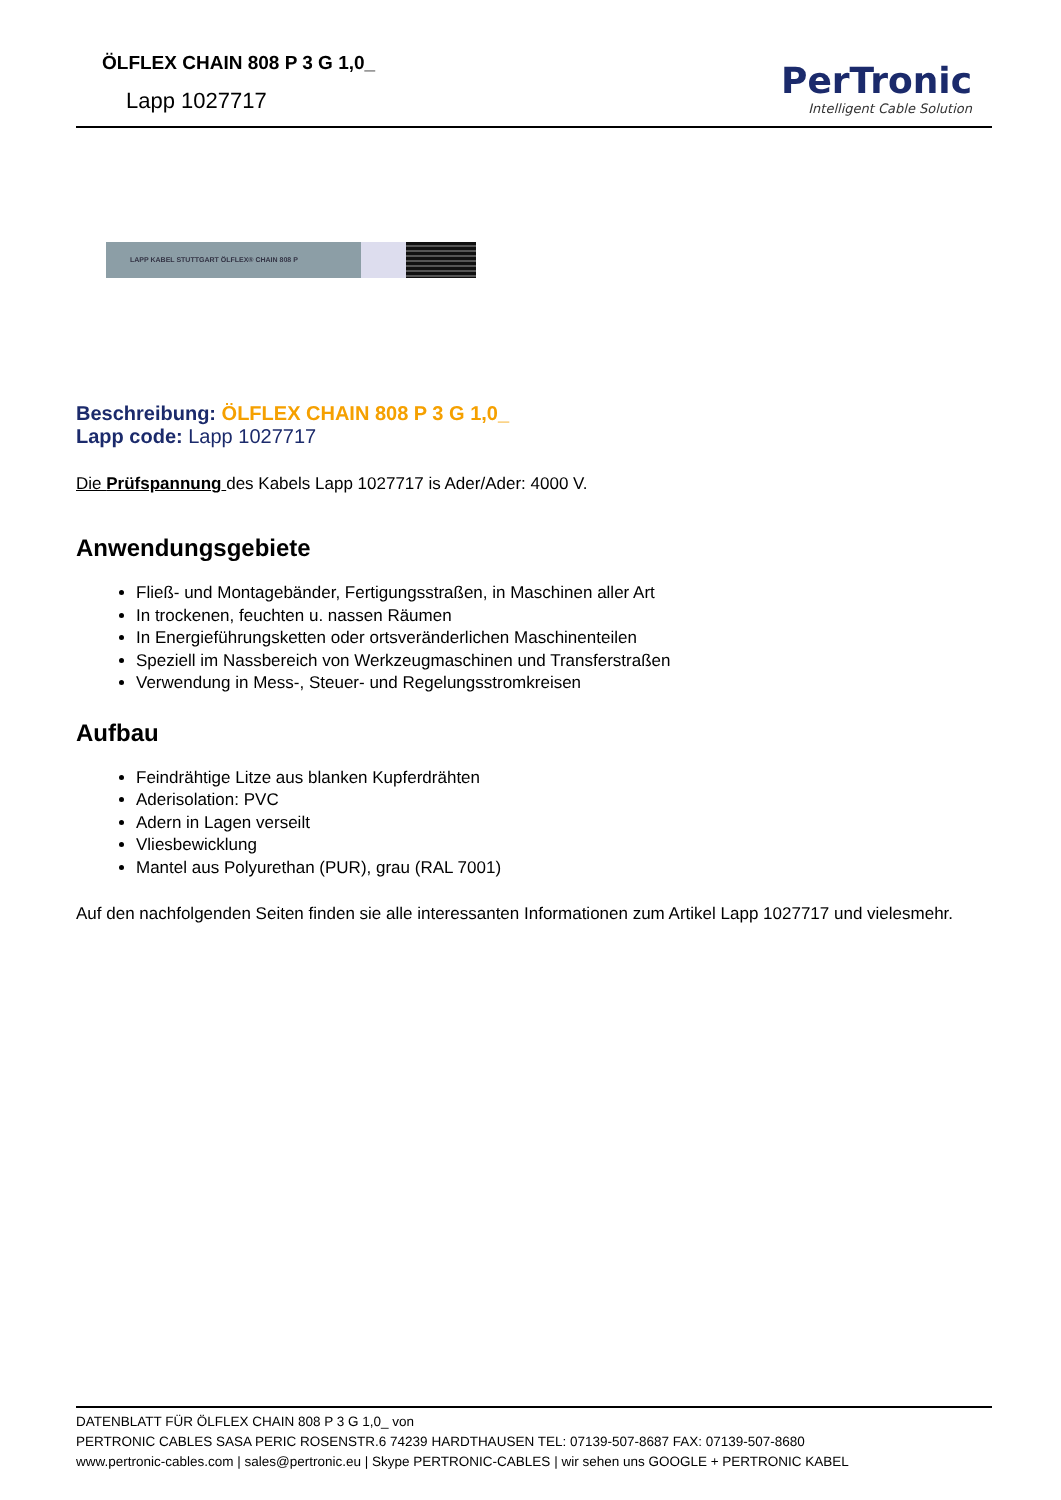ÖLFLEX CHAIN 808 P 3 G 1,0_
Lapp 1027717
PerTronic
Intelligent Cable Solution
LAPP KABEL STUTTGART ÖLFLEX® CHAIN 808 P
Beschreibung: ÖLFLEX CHAIN 808 P 3 G 1,0_
Lapp code: Lapp 1027717
Die Prüfspannung des Kabels Lapp 1027717 is Ader/Ader: 4000 V.
Anwendungsgebiete
Fließ- und Montagebänder, Fertigungsstraßen, in Maschinen aller Art
In trockenen, feuchten u. nassen Räumen
In Energieführungsketten oder ortsveränderlichen Maschinenteilen
Speziell im Nassbereich von Werkzeugmaschinen und Transferstraßen
Verwendung in Mess-, Steuer- und Regelungsstromkreisen
Aufbau
Feindrähtige Litze aus blanken Kupferdrähten
Aderisolation: PVC
Adern in Lagen verseilt
Vliesbewicklung
Mantel aus Polyurethan (PUR), grau (RAL 7001)
Auf den nachfolgenden Seiten finden sie alle interessanten Informationen zum Artikel Lapp 1027717 und vielesmehr.
DATENBLATT FÜR ÖLFLEX CHAIN 808 P 3 G 1,0_ von
PERTRONIC CABLES SASA PERIC ROSENSTR.6 74239 HARDTHAUSEN TEL: 07139-507-8687 FAX: 07139-507-8680
www.pertronic-cables.com | sales@pertronic.eu | Skype PERTRONIC-CABLES | wir sehen uns GOOGLE + PERTRONIC KABEL